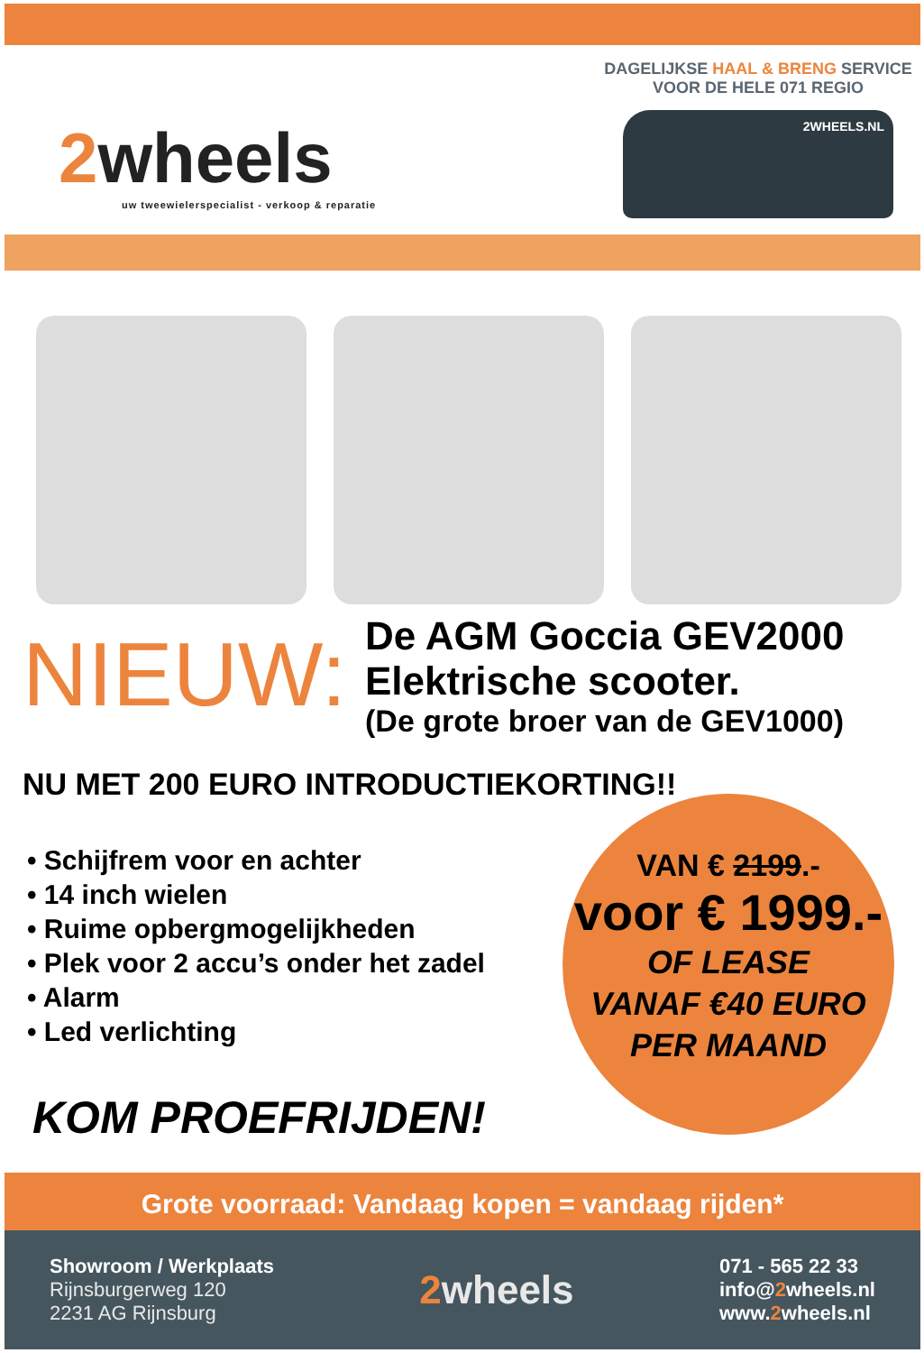2wheels
uw tweewielerspecialist - verkoop & reparatie
DAGELIJKSE HAAL & BRENG SERVICE
VOOR DE HELE 071 REGIO
2WHEELS.NL
NIEUW:
De AGM Goccia GEV2000
Elektrische scooter.
(De grote broer van de GEV1000)
NU MET 200 EURO INTRODUCTIEKORTING!!
• Schijfrem voor en achter
• 14 inch wielen
• Ruime opbergmogelijkheden
• Plek voor 2 accu’s onder het zadel
• Alarm
• Led verlichting
KOM PROEFRIJDEN!
VAN € 2199.-
voor € 1999.-
OF LEASE
VANAF €40 EURO
PER MAAND
Grote voorraad: Vandaag kopen = vandaag rijden*
Showroom / Werkplaats
Rijnsburgerweg 120
2231 AG Rijnsburg
2wheels
071 - 565 22 33
info@2wheels.nl
www.2wheels.nl